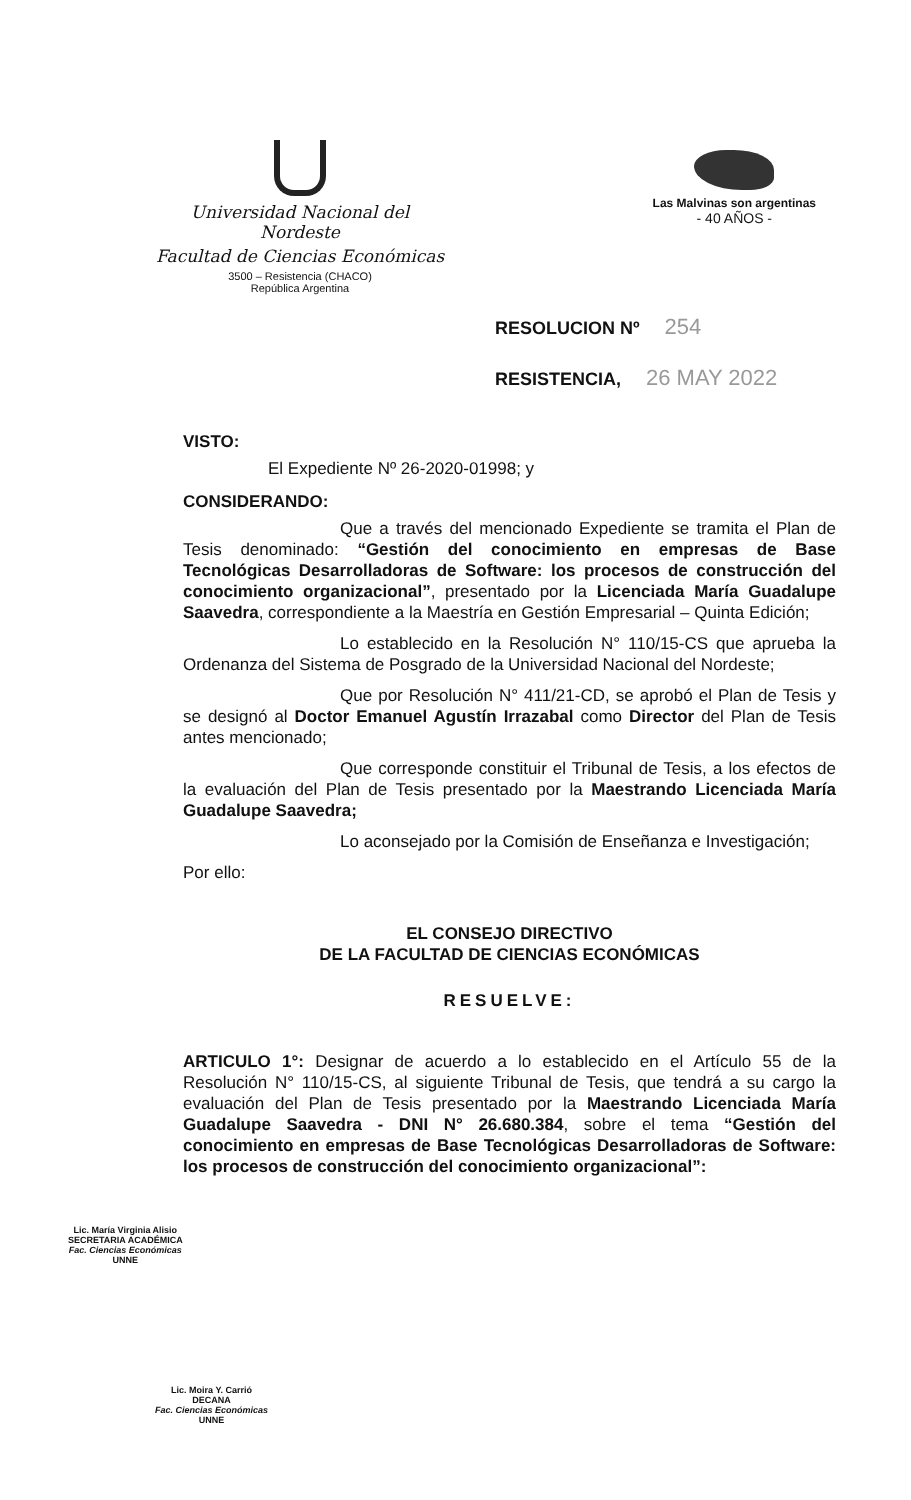Universidad Nacional del Nordeste
Facultad de Ciencias Económicas
3500 – Resistencia (CHACO)
República Argentina
Las Malvinas son argentinas
- 40 AÑOS -
RESOLUCION Nº 254
RESISTENCIA, 26 MAY 2022
VISTO:
El Expediente Nº 26-2020-01998; y
CONSIDERANDO:
Que a través del mencionado Expediente se tramita el Plan de Tesis denominado: “Gestión del conocimiento en empresas de Base Tecnológicas Desarrolladoras de Software: los procesos de construcción del conocimiento organizacional”, presentado por la Licenciada María Guadalupe Saavedra, correspondiente a la Maestría en Gestión Empresarial – Quinta Edición;
Lo establecido en la Resolución N° 110/15-CS que aprueba la Ordenanza del Sistema de Posgrado de la Universidad Nacional del Nordeste;
Que por Resolución N° 411/21-CD, se aprobó el Plan de Tesis y se designó al Doctor Emanuel Agustín Irrazabal como Director del Plan de Tesis antes mencionado;
Que corresponde constituir el Tribunal de Tesis, a los efectos de la evaluación del Plan de Tesis presentado por la Maestrando Licenciada María Guadalupe Saavedra;
Lo aconsejado por la Comisión de Enseñanza e Investigación;
Por ello:
EL CONSEJO DIRECTIVO
DE LA FACULTAD DE CIENCIAS ECONÓMICAS
RESUELVE:
ARTICULO 1°: Designar de acuerdo a lo establecido en el Artículo 55 de la Resolución N° 110/15-CS, al siguiente Tribunal de Tesis, que tendrá a su cargo la evaluación del Plan de Tesis presentado por la Maestrando Licenciada María Guadalupe Saavedra - DNI N° 26.680.384, sobre el tema “Gestión del conocimiento en empresas de Base Tecnológicas Desarrolladoras de Software: los procesos de construcción del conocimiento organizacional”:
Lic. María Virginia Alisio
SECRETARIA ACADÉMICA
Fac. Ciencias Económicas
UNNE
Lic. Moira Y. Carrió
DECANA
Fac. Ciencias Económicas
UNNE